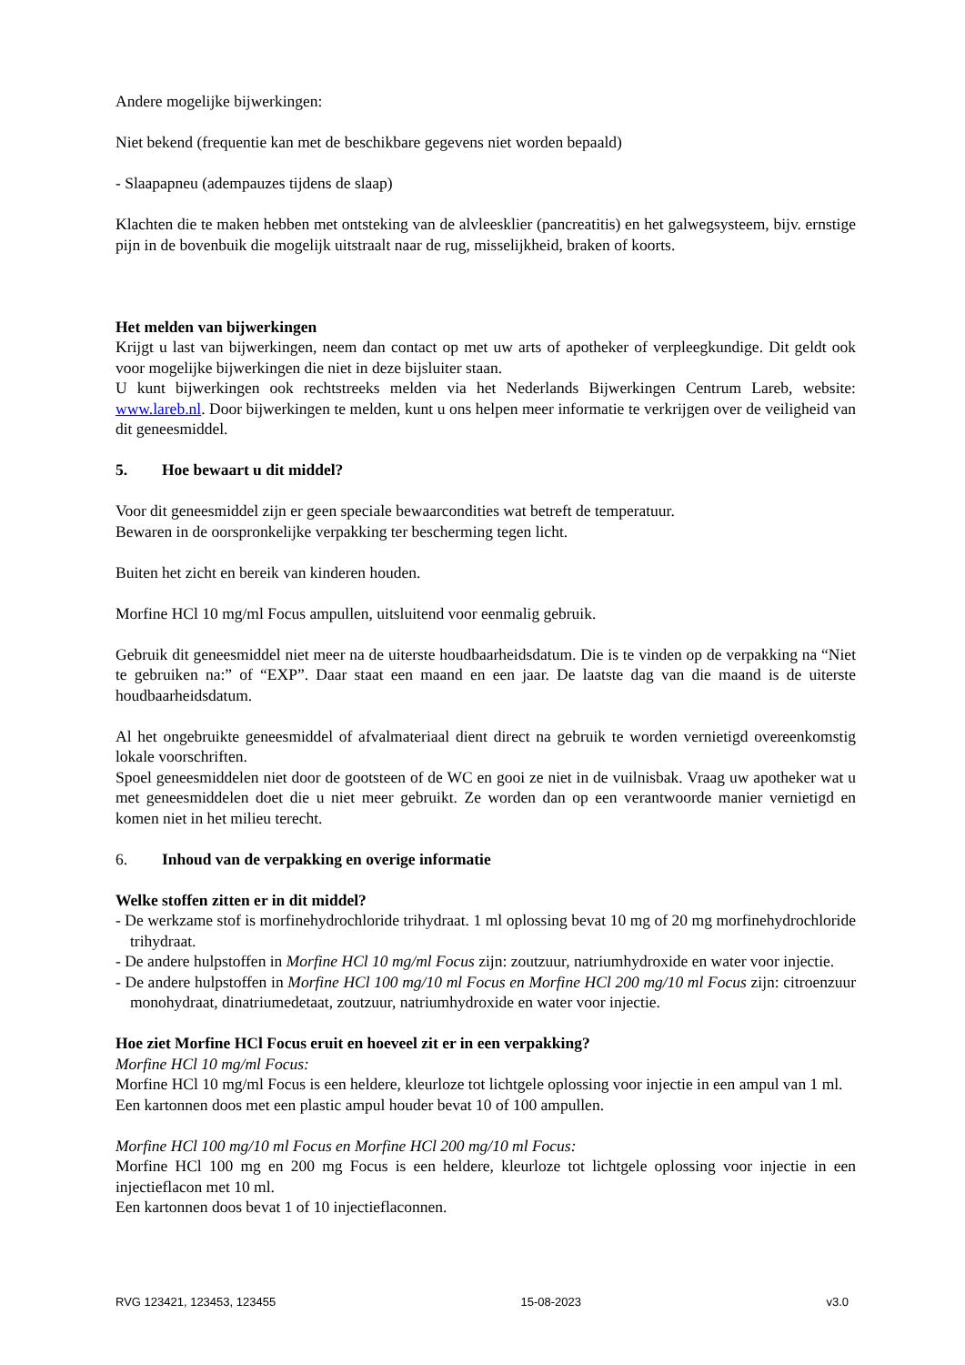Andere mogelijke bijwerkingen:
Niet bekend (frequentie kan met de beschikbare gegevens niet worden bepaald)
- Slaapapneu (adempauzes tijdens de slaap)
Klachten die te maken hebben met ontsteking van de alvleesklier (pancreatitis) en het galwegsysteem, bijv. ernstige pijn in de bovenbuik die mogelijk uitstraalt naar de rug, misselijkheid, braken of koorts.
Het melden van bijwerkingen
Krijgt u last van bijwerkingen, neem dan contact op met uw arts of apotheker of verpleegkundige. Dit geldt ook voor mogelijke bijwerkingen die niet in deze bijsluiter staan.
U kunt bijwerkingen ook rechtstreeks melden via het Nederlands Bijwerkingen Centrum Lareb, website: www.lareb.nl. Door bijwerkingen te melden, kunt u ons helpen meer informatie te verkrijgen over de veiligheid van dit geneesmiddel.
5. Hoe bewaart u dit middel?
Voor dit geneesmiddel zijn er geen speciale bewaarcondities wat betreft de temperatuur.
Bewaren in de oorspronkelijke verpakking ter bescherming tegen licht.
Buiten het zicht en bereik van kinderen houden.
Morfine HCl 10 mg/ml Focus ampullen, uitsluitend voor eenmalig gebruik.
Gebruik dit geneesmiddel niet meer na de uiterste houdbaarheidsdatum. Die is te vinden op de verpakking na “Niet te gebruiken na:” of “EXP”. Daar staat een maand en een jaar. De laatste dag van die maand is de uiterste houdbaarheidsdatum.
Al het ongebruikte geneesmiddel of afvalmateriaal dient direct na gebruik te worden vernietigd overeenkomstig lokale voorschriften.
Spoel geneesmiddelen niet door de gootsteen of de WC en gooi ze niet in de vuilnisbak. Vraag uw apotheker wat u met geneesmiddelen doet die u niet meer gebruikt. Ze worden dan op een verantwoorde manier vernietigd en komen niet in het milieu terecht.
6. Inhoud van de verpakking en overige informatie
Welke stoffen zitten er in dit middel?
- De werkzame stof is morfinehydrochloride trihydraat. 1 ml oplossing bevat 10 mg of 20 mg morfinehydrochloride trihydraat.
- De andere hulpstoffen in Morfine HCl 10 mg/ml Focus zijn: zoutzuur, natriumhydroxide en water voor injectie.
- De andere hulpstoffen in Morfine HCl 100 mg/10 ml Focus en Morfine HCl 200 mg/10 ml Focus zijn: citroenzuur monohydraat, dinatriumedetaat, zoutzuur, natriumhydroxide en water voor injectie.
Hoe ziet Morfine HCl Focus eruit en hoeveel zit er in een verpakking?
Morfine HCl 10 mg/ml Focus:
Morfine HCl 10 mg/ml Focus is een heldere, kleurloze tot lichtgele oplossing voor injectie in een ampul van 1 ml.
Een kartonnen doos met een plastic ampul houder bevat 10 of 100 ampullen.
Morfine HCl 100 mg/10 ml Focus en Morfine HCl 200 mg/10 ml Focus:
Morfine HCl 100 mg en 200 mg Focus is een heldere, kleurloze tot lichtgele oplossing voor injectie in een injectieflacon met 10 ml.
Een kartonnen doos bevat 1 of 10 injectieflaconnen.
RVG 123421, 123453, 123455 15-08-2023 v3.0